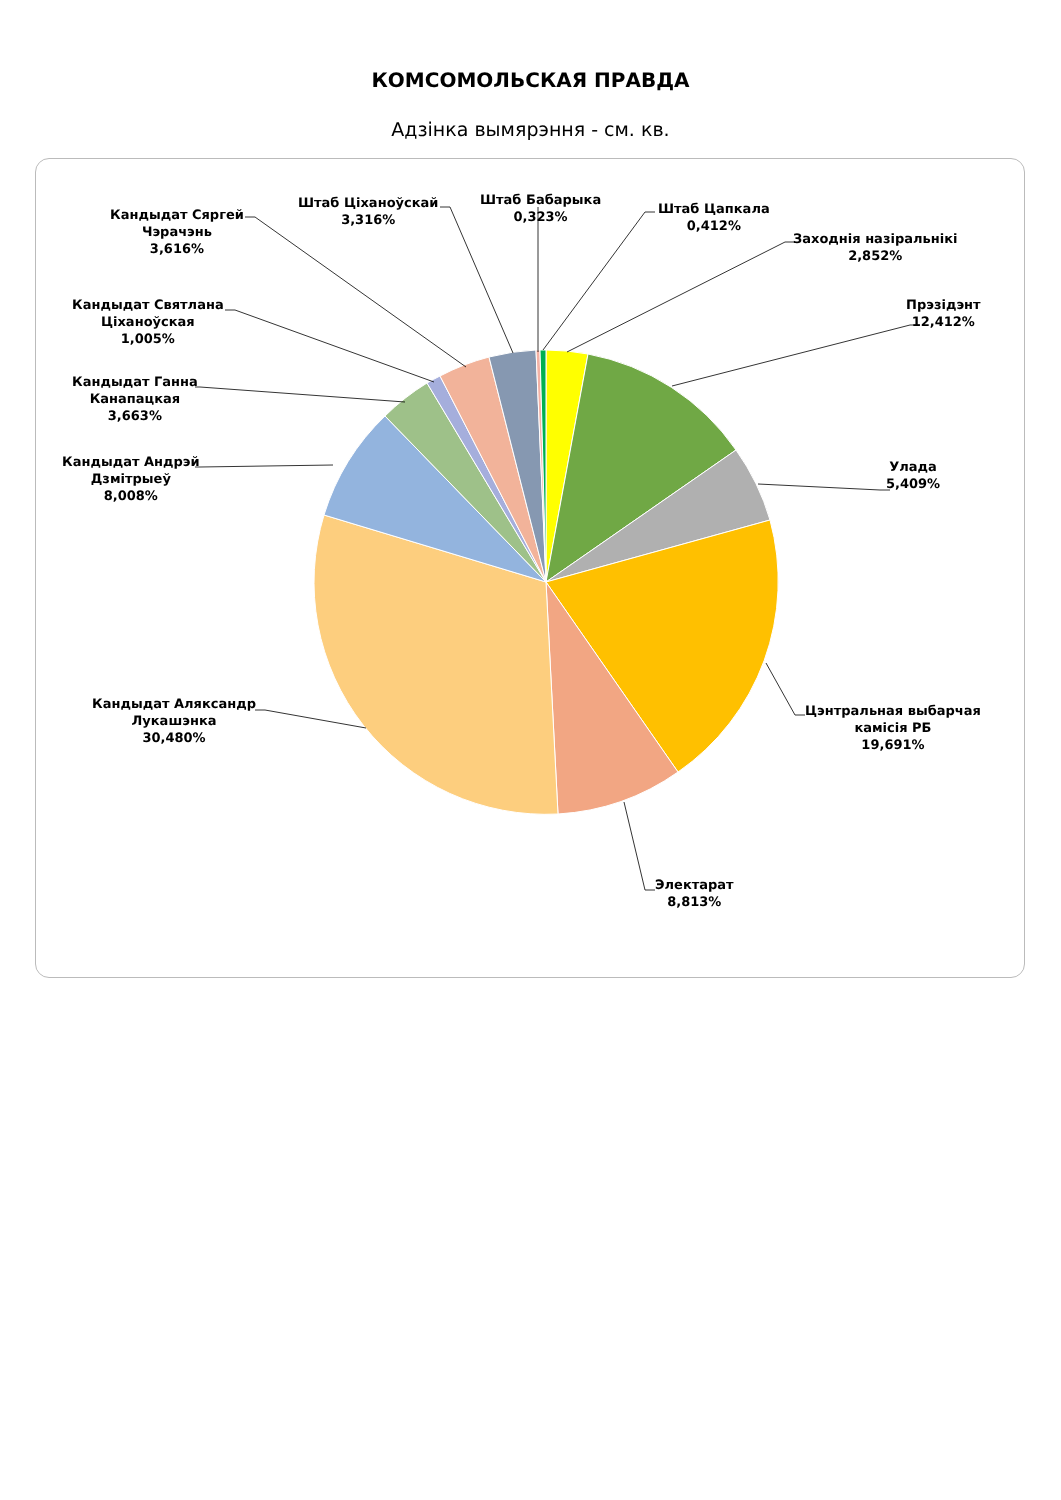КОМСОМОЛЬСКАЯ ПРАВДА
Адзінка вымярэння - см. кв.
Кандыдат Сяргей
Чэрачэнь
3,616%
Штаб Ціханоўскай
3,316%
Штаб Бабарыка
0,323%
Штаб Цапкала
0,412%
Заходнія назіральнікі
2,852%
Прэзідэнт
12,412%
Кандыдат Святлана
Ціханоўская
1,005%
Кандыдат Ганна
Канапацкая
3,663%
Кандыдат Андрэй
Дзмітрыеў
8,008%
Улада
5,409%
Кандыдат Аляксандр
Лукашэнка
30,480%
Цэнтральная выбарчая
камісія РБ
19,691%
Электарат
8,813%